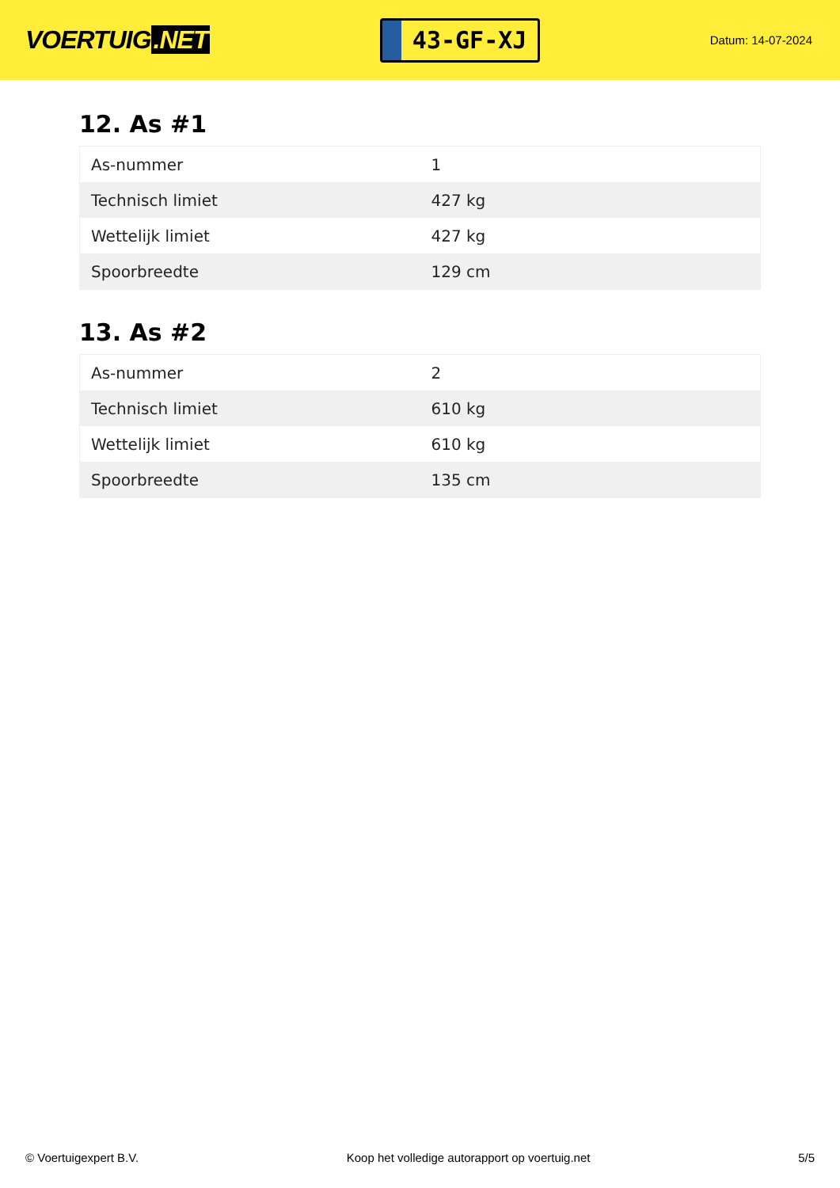VOERTUIG.NET
43-GF-XJ
Datum: 14-07-2024
12. As #1
| As-nummer | 1 |
| Technisch limiet | 427 kg |
| Wettelijk limiet | 427 kg |
| Spoorbreedte | 129 cm |
13. As #2
| As-nummer | 2 |
| Technisch limiet | 610 kg |
| Wettelijk limiet | 610 kg |
| Spoorbreedte | 135 cm |
© Voertuigexpert B.V. Koop het volledige autorapport op voertuig.net 5/5